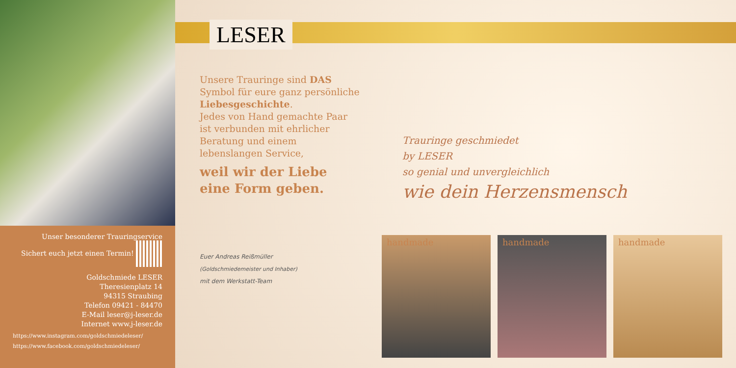Unser besonderer Trauringservice
Sichert euch jetzt einen Termin!
Goldschmiede LESER
Theresienplatz 14
94315 Straubing
Telefon 09421 - 84470
E-Mail leser@j-leser.de
Internet www.j-leser.de
https://www.instagram.com/goldschmiedeleser/
https://www.facebook.com/goldschmiedeleser/
LESER
Unsere Trauringe sind DAS Symbol für eure ganz persönliche Liebesgeschichte.
Jedes von Hand gemachte Paar ist verbunden mit ehrlicher Beratung und einem lebenslangen Service,
weil wir der Liebe eine Form geben.
Euer Andreas Reißmüller
(Goldschmiedemeister und Inhaber)
mit dem Werkstatt-Team
Trauringe geschmiedet
by LESER
so genial und unvergleichlich
wie dein Herzensmensch
handmade handmade handmade